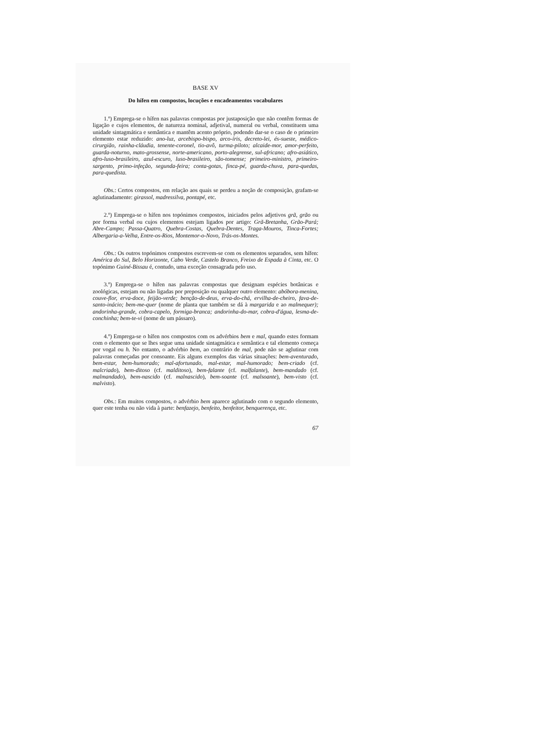BASE XV
Do hífen em compostos, locuções e encadeamentos vocabulares
1.º) Emprega-se o hífen nas palavras compostas por justaposição que não contêm formas de ligação e cujos elementos, de natureza nominal, adjetival, numeral ou verbal, constituem uma unidade sintagmática e semântica e mantêm acento próprio, podendo dar-se o caso de o primeiro elemento estar reduzido: ano-luz, arcebispo-bispo, arco-íris, decreto-lei, és-sueste, médico-cirurgião, rainha-cláudia, tenente-coronel, tio-avô, turma-piloto; alcaide-mor, amor-perfeito, guarda-noturno, mato-grossense, norte-americano, porto-alegrense, sul-africano; afro-asiático, afro-luso-brasileiro, azul-escuro, luso-brasileiro, são-tomense; primeiro-ministro, primeiro-sargento, primo-infeção, segunda-feira; conta-gotas, finca-pé, guarda-chuva, para-quedas, para-quedista.
Obs.: Certos compostos, em relação aos quais se perdeu a noção de composição, grafam-se aglutinadamente: girassol, madressilva, pontapé, etc.
2.º) Emprega-se o hífen nos topónimos compostos, iniciados pelos adjetivos grã, grão ou por forma verbal ou cujos elementos estejam ligados por artigo: Grã-Bretanha, Grão-Pará; Abre-Campo; Passa-Quatro, Quebra-Costas, Quebra-Dentes, Traga-Mouros, Tinca-Fortes; Albergaria-a-Velha, Entre-os-Rios, Montemor-o-Novo, Trás-os-Montes.
Obs.: Os outros topónimos compostos escrevem-se com os elementos separados, sem hífen: América do Sul, Belo Horizonte, Cabo Verde, Castelo Branco, Freixo de Espada à Cinta, etc. O topónimo Guiné-Bissau é, contudo, uma exceção consagrada pelo uso.
3.º) Emprega-se o hífen nas palavras compostas que designam espécies botânicas e zoológicas, estejam ou não ligadas por preposição ou qualquer outro elemento: abóbora-menina, couve-flor, erva-doce, feijão-verde; benção-de-deus, erva-do-chá, ervilha-de-cheiro, fava-de-santo-inácio; bem-me-quer (nome de planta que também se dá à margarida e ao malmequer); andorinha-grande, cobra-capelo, formiga-branca; andorinha-do-mar, cobra-d'água, lesma-de-conchinha; bem-te-vi (nome de um pássaro).
4.º) Emprega-se o hífen nos compostos com os advérbios bem e mal, quando estes formam com o elemento que se lhes segue uma unidade sintagmática e semântica e tal elemento começa por vogal ou h. No entanto, o advérbio bem, ao contrário de mal, pode não se aglutinar com palavras começadas por consoante. Eis alguns exemplos das várias situações: bem-aventurado, bem-estar, bem-humorado; mal-afortunado, mal-estar, mal-humorado; bem-criado (cf. malcriado), bem-ditoso (cf. malditoso), bem-falante (cf. malfalante), bem-mandado (cf. malmandado), bem-nascido (cf. malnascido), bem-soante (cf. malsoante), bem-visto (cf. malvisto).
Obs.: Em muitos compostos, o advérbio bem aparece aglutinado com o segundo elemento, quer este tenha ou não vida à parte: benfazejo, benfeito, benfeitor, benquerença, etc.
67